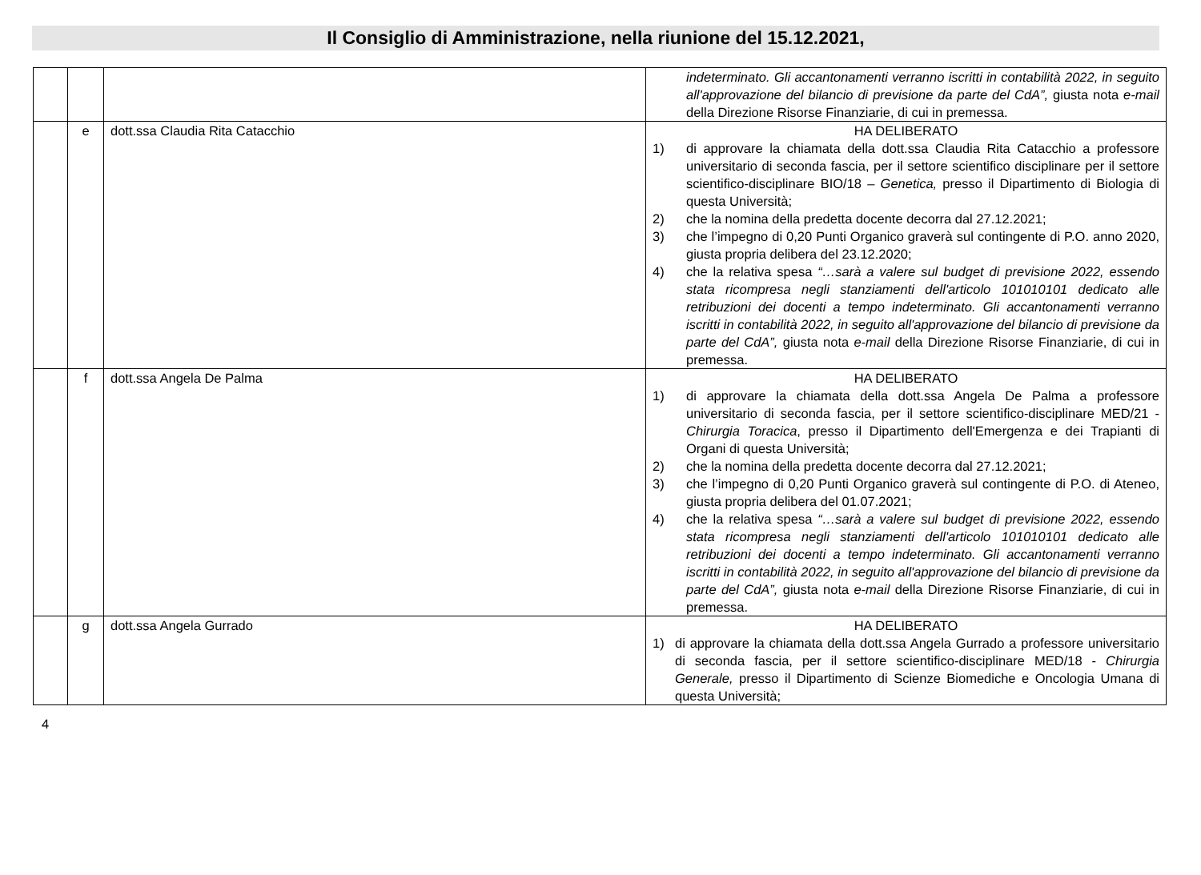Il Consiglio di Amministrazione, nella riunione del 15.12.2021,
| | | | indeterminato. Gli accantonamenti verranno iscritti in contabilità 2022, in seguito all'approvazione del bilancio di previsione da parte del CdA”, giusta nota e-mail della Direzione Risorse Finanziarie, di cui in premessa. |
| | e | dott.ssa Claudia Rita Catacchio | HA DELIBERATO 1) di approvare la chiamata della dott.ssa Claudia Rita Catacchio a professore universitario di seconda fascia, per il settore scientifico disciplinare per il settore scientifico-disciplinare BIO/18 – Genetica, presso il Dipartimento di Biologia di questa Università; 2) che la nomina della predetta docente decorra dal 27.12.2021; 3) che l’impegno di 0,20 Punti Organico graverà sul contingente di P.O. anno 2020, giusta propria delibera del 23.12.2020; 4) che la relativa spesa “…sarà a valere sul budget di previsione 2022, essendo stata ricompresa negli stanziamenti dell'articolo 101010101 dedicato alle retribuzioni dei docenti a tempo indeterminato. Gli accantonamenti verranno iscritti in contabilità 2022, in seguito all'approvazione del bilancio di previsione da parte del CdA”, giusta nota e-mail della Direzione Risorse Finanziarie, di cui in premessa. |
| | f | dott.ssa Angela De Palma | HA DELIBERATO 1) di approvare la chiamata della dott.ssa Angela De Palma a professore universitario di seconda fascia, per il settore scientifico-disciplinare MED/21 - Chirurgia Toracica , presso il Dipartimento dell'Emergenza e dei Trapianti di Organi di questa Università; 2) che la nomina della predetta docente decorra dal 27.12.2021; 3) che l’impegno di 0,20 Punti Organico graverà sul contingente di P.O. di Ateneo, giusta propria delibera del 01.07.2021; 4) che la relativa spesa “…sarà a valere sul budget di previsione 2022, essendo stata ricompresa negli stanziamenti dell'articolo 101010101 dedicato alle retribuzioni dei docenti a tempo indeterminato. Gli accantonamenti verranno iscritti in contabilità 2022, in seguito all'approvazione del bilancio di previsione da parte del CdA”, giusta nota e-mail della Direzione Risorse Finanziarie, di cui in premessa. |
| | g | dott.ssa Angela Gurrado | HA DELIBERATO 1) di approvare la chiamata della dott.ssa Angela Gurrado a professore universitario di seconda fascia, per il settore scientifico-disciplinare MED/18 - Chirurgia Generale, presso il Dipartimento di Scienze Biomediche e Oncologia Umana di questa Università; |
4